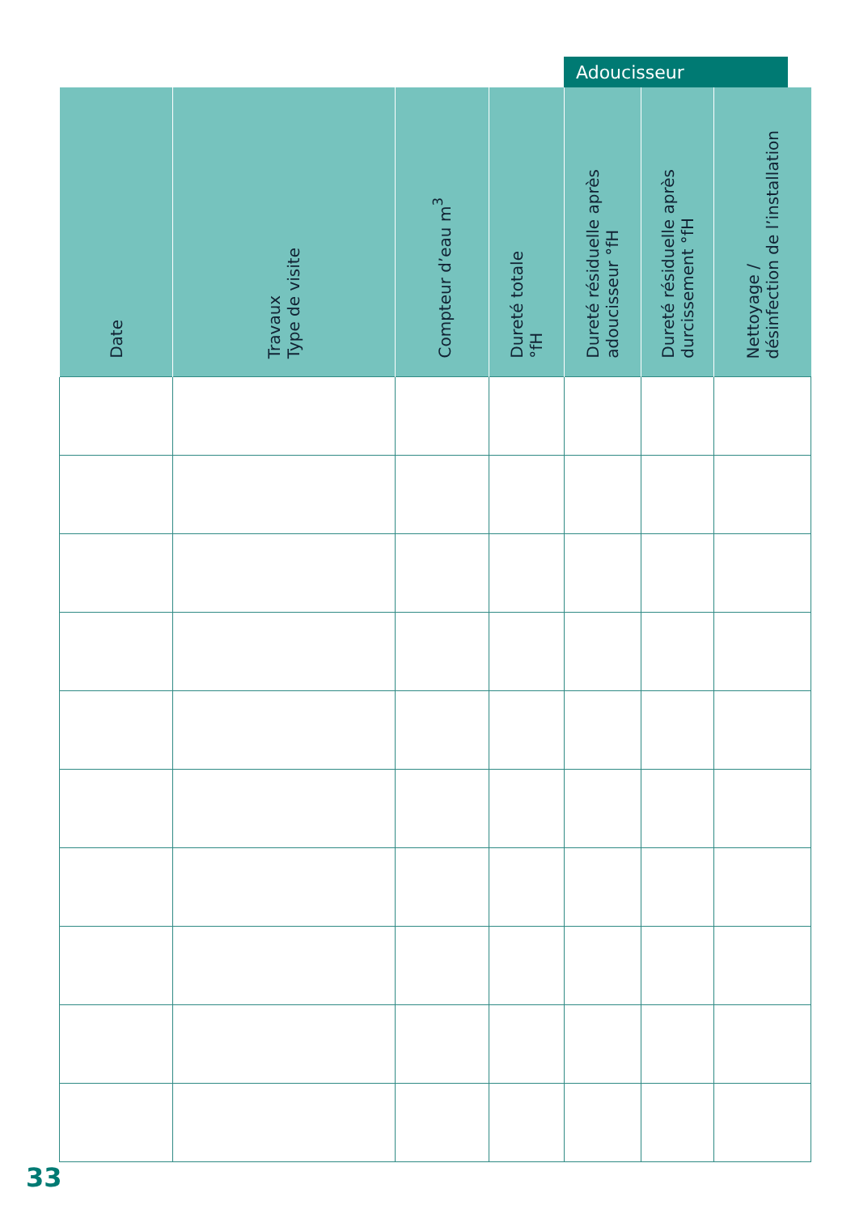Adoucisseur
| Date | Travaux Type de visite | Compteur d’eau m<sup>3</sup> | Dureté totale °fH | Dureté résiduelle après adoucisseur °fH | Dureté résiduelle après durcissement °fH | Nettoyage / désinfection de l’installation |
| --- | --- | --- | --- | --- | --- | --- |
33